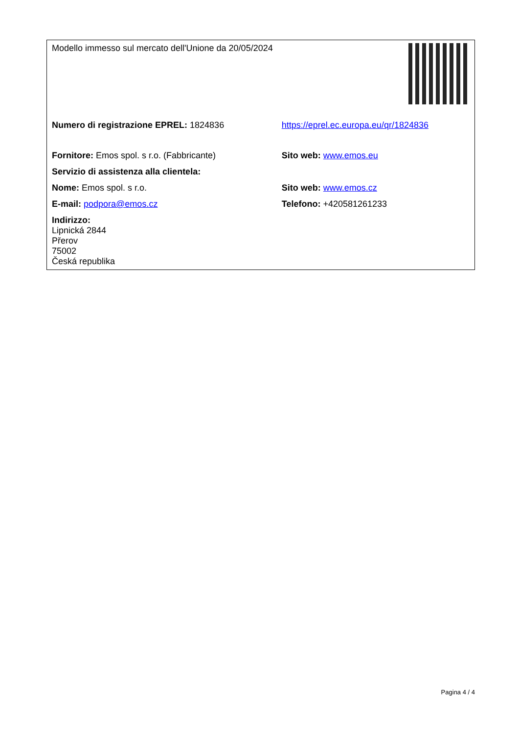| Modello immesso sul mercato dell'Unione da 20/05/2024 | |
| Numero di registrazione EPREL: 1824836 | https://eprel.ec.europa.eu/qr/1824836 |
| Fornitore: Emos spol. s r.o. (Fabbricante) | Sito web: www.emos.eu |
| Servizio di assistenza alla clientela: | |
| Nome: Emos spol. s r.o. | Sito web: www.emos.cz |
| E-mail: podpora@emos.cz | Telefono: +420581261233 |
| Indirizzo: Lipnická 2844 Přerov 75002 Česká republika | |
Pagina 4 / 4